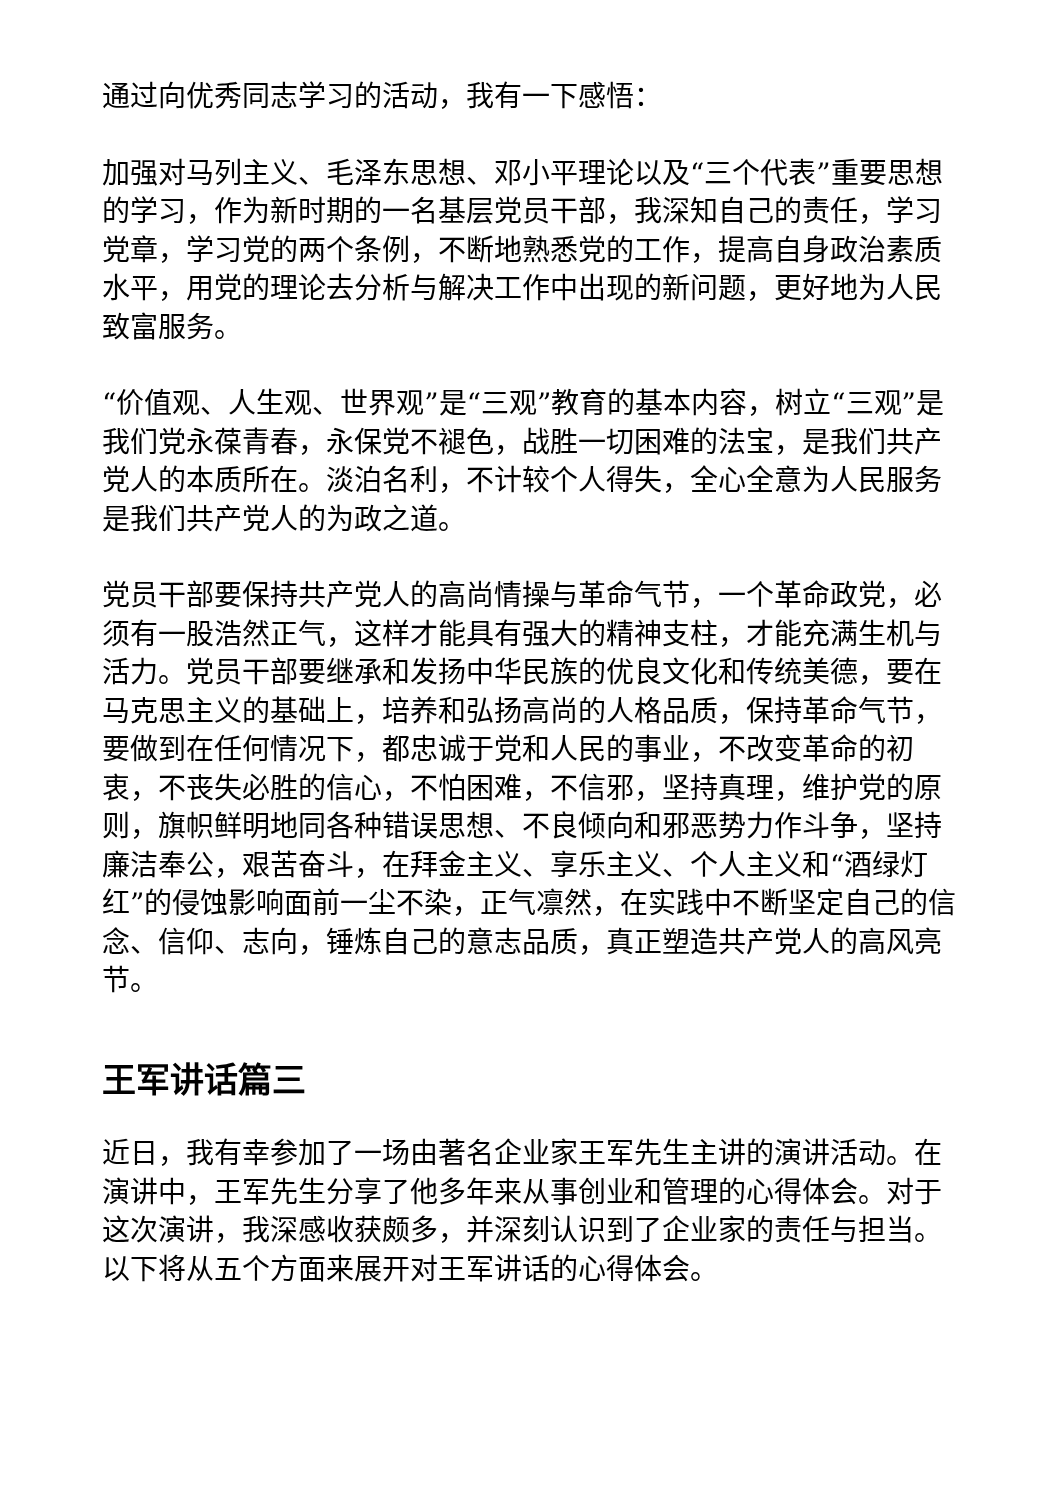通过向优秀同志学习的活动，我有一下感悟：
加强对马列主义、毛泽东思想、邓小平理论以及“三个代表”重要思想的学习，作为新时期的一名基层党员干部，我深知自己的责任，学习党章，学习党的两个条例，不断地熟悉党的工作，提高自身政治素质水平，用党的理论去分析与解决工作中出现的新问题，更好地为人民致富服务。
“价值观、人生观、世界观”是“三观”教育的基本内容，树立“三观”是我们党永葆青春，永保党不褪色，战胜一切困难的法宝，是我们共产党人的本质所在。淡泊名利，不计较个人得失，全心全意为人民服务是我们共产党人的为政之道。
党员干部要保持共产党人的高尚情操与革命气节，一个革命政党，必须有一股浩然正气，这样才能具有强大的精神支柱，才能充满生机与活力。党员干部要继承和发扬中华民族的优良文化和传统美德，要在马克思主义的基础上，培养和弘扬高尚的人格品质，保持革命气节，要做到在任何情况下，都忠诚于党和人民的事业，不改变革命的初衷，不丧失必胜的信心，不怕困难，不信邪，坚持真理，维护党的原则，旗帜鲜明地同各种错误思想、不良倾向和邪恶势力作斗争，坚持廉洁奉公，艰苦奋斗，在拜金主义、享乐主义、个人主义和“酒绿灯红”的侵蚀影响面前一尘不染，正气凛然，在实践中不断坚定自己的信念、信仰、志向，锤炼自己的意志品质，真正塑造共产党人的高风亮节。
王军讲话篇三
近日，我有幸参加了一场由著名企业家王军先生主讲的演讲活动。在演讲中，王军先生分享了他多年来从事创业和管理的心得体会。对于这次演讲，我深感收获颇多，并深刻认识到了企业家的责任与担当。以下将从五个方面来展开对王军讲话的心得体会。